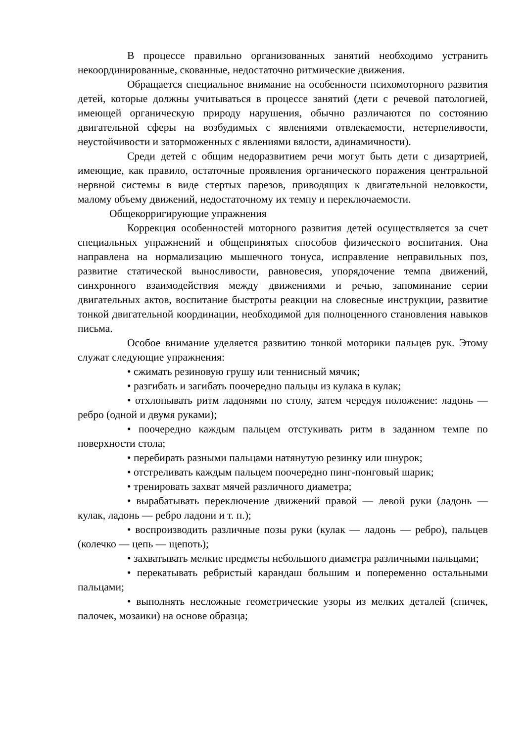В процессе правильно организованных занятий необходимо устранить некоординированные, скованные, недостаточно ритмические движения.
Обращается специальное внимание на особенности психомоторного развития детей, которые должны учитываться в процессе занятий (дети с речевой патологией, имеющей органическую природу нарушения, обычно различаются по состоянию двигательной сферы на возбудимых с явлениями отвлекаемости, нетерпеливости, неустойчивости и заторможенных с явлениями вялости, адинамичности).
Среди детей с общим недоразвитием речи могут быть дети с дизартрией, имеющие, как правило, остаточные проявления органического поражения центральной нервной системы в виде стертых парезов, приводящих к двигательной неловкости, малому объему движений, недостаточному их темпу и переключаемости.
Общекорригирующие упражнения
Коррекция особенностей моторного развития детей осуществляется за счет специальных упражнений и общепринятых способов физического воспитания. Она направлена на нормализацию мышечного тонуса, исправление неправильных поз, развитие статической выносливости, равновесия, упорядочение темпа движений, синхронного взаимодействия между движениями и речью, запоминание серии двигательных актов, воспитание быстроты реакции на словесные инструкции, развитие тонкой двигательной координации, необходимой для полноценного становления навыков письма.
Особое внимание уделяется развитию тонкой моторики пальцев рук. Этому служат следующие упражнения:
• сжимать резиновую грушу или теннисный мячик;
• разгибать и загибать поочередно пальцы из кулака в кулак;
• отхлопывать ритм ладонями по столу, затем чередуя положение: ладонь — ребро (одной и двумя руками);
• поочередно каждым пальцем отстукивать ритм в заданном темпе по поверхности стола;
• перебирать разными пальцами натянутую резинку или шнурок;
• отстреливать каждым пальцем поочередно пинг-понговый шарик;
• тренировать захват мячей различного диаметра;
• вырабатывать переключение движений правой — левой руки (ладонь — кулак, ладонь — ребро ладони и т. п.);
• воспроизводить различные позы руки (кулак — ладонь — ребро), пальцев (колечко — цепь — щепоть);
• захватывать мелкие предметы небольшого диаметра различными пальцами;
• перекатывать ребристый карандаш большим и попеременно остальными пальцами;
• выполнять несложные геометрические узоры из мелких деталей (спичек, палочек, мозаики) на основе образца;